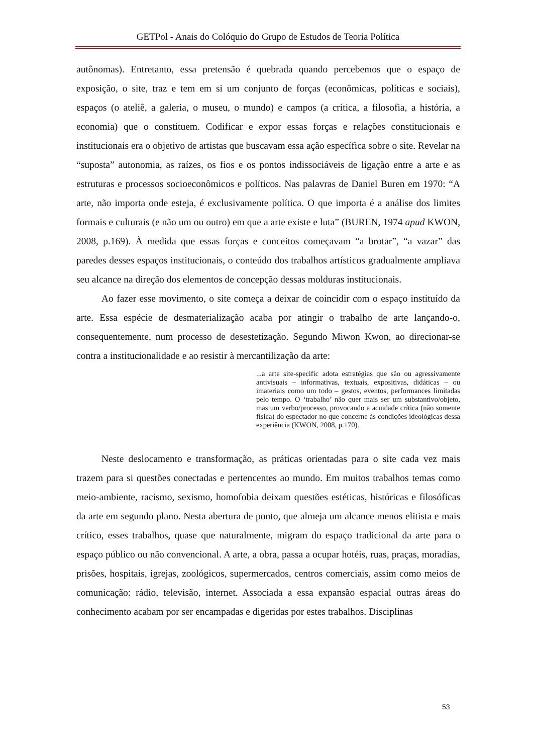GETPol - Anais do Colóquio do Grupo de Estudos de Teoria Política
autônomas). Entretanto, essa pretensão é quebrada quando percebemos que o espaço de exposição, o site, traz e tem em si um conjunto de forças (econômicas, políticas e sociais), espaços (o ateliê, a galeria, o museu, o mundo) e campos (a crítica, a filosofia, a história, a economia) que o constituem. Codificar e expor essas forças e relações constitucionais e institucionais era o objetivo de artistas que buscavam essa ação específica sobre o site. Revelar na “suposta” autonomia, as raízes, os fios e os pontos indissociáveis de ligação entre a arte e as estruturas e processos socioeconômicos e políticos. Nas palavras de Daniel Buren em 1970: “A arte, não importa onde esteja, é exclusivamente política. O que importa é a análise dos limites formais e culturais (e não um ou outro) em que a arte existe e luta” (BUREN, 1974 apud KWON, 2008, p.169). À medida que essas forças e conceitos começavam “a brotar”, “a vazar” das paredes desses espaços institucionais, o conteúdo dos trabalhos artísticos gradualmente ampliava seu alcance na direção dos elementos de concepção dessas molduras institucionais.
Ao fazer esse movimento, o site começa a deixar de coincidir com o espaço instituído da arte. Essa espécie de desmaterialização acaba por atingir o trabalho de arte lançando-o, consequentemente, num processo de desestetização. Segundo Miwon Kwon, ao direcionar-se contra a institucionalidade e ao resistir à mercantilização da arte:
...a arte site-specific adota estratégias que são ou agressivamente antivisuais – informativas, textuais, expositivas, didáticas – ou imateriais como um todo – gestos, eventos, performances limitadas pelo tempo. O ‘trabalho’ não quer mais ser um substantivo/objeto, mas um verbo/processo, provocando a acuidade crítica (não somente física) do espectador no que concerne às condições ideológicas dessa experiência (KWON, 2008, p.170).
Neste deslocamento e transformação, as práticas orientadas para o site cada vez mais trazem para si questões conectadas e pertencentes ao mundo. Em muitos trabalhos temas como meio-ambiente, racismo, sexismo, homofobia deixam questões estéticas, históricas e filosóficas da arte em segundo plano. Nesta abertura de ponto, que almeja um alcance menos elitista e mais crítico, esses trabalhos, quase que naturalmente, migram do espaço tradicional da arte para o espaço público ou não convencional. A arte, a obra, passa a ocupar hotéis, ruas, praças, moradias, prisões, hospitais, igrejas, zoológicos, supermercados, centros comerciais, assim como meios de comunicação: rádio, televisão, internet. Associada a essa expansão espacial outras áreas do conhecimento acabam por ser encampadas e digeridas por estes trabalhos. Disciplinas
53